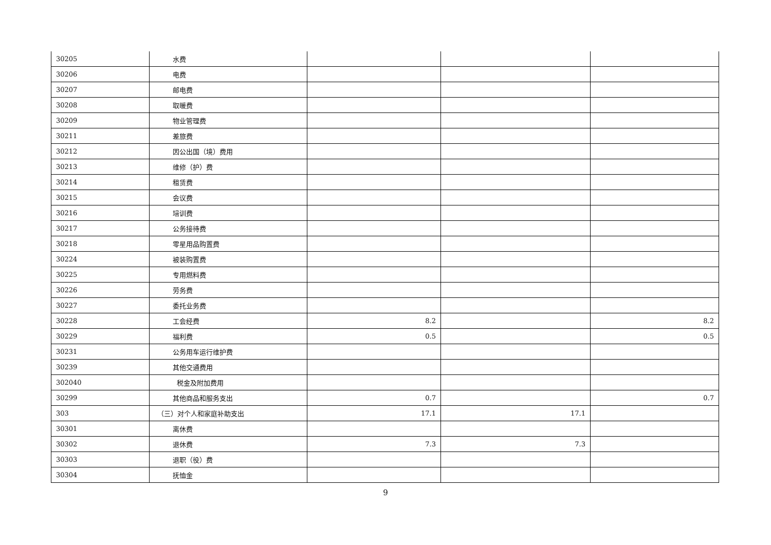| 30205 | 水费 | | | |
| 30206 | 电费 | | | |
| 30207 | 邮电费 | | | |
| 30208 | 取暖费 | | | |
| 30209 | 物业管理费 | | | |
| 30211 | 差旅费 | | | |
| 30212 | 因公出国（境）费用 | | | |
| 30213 | 维修（护）费 | | | |
| 30214 | 租赁费 | | | |
| 30215 | 会议费 | | | |
| 30216 | 培训费 | | | |
| 30217 | 公务接待费 | | | |
| 30218 | 零星用品购置费 | | | |
| 30224 | 被装购置费 | | | |
| 30225 | 专用燃料费 | | | |
| 30226 | 劳务费 | | | |
| 30227 | 委托业务费 | | | |
| 30228 | 工会经费 | 8.2 | | 8.2 |
| 30229 | 福利费 | 0.5 | | 0.5 |
| 30231 | 公务用车运行维护费 | | | |
| 30239 | 其他交通费用 | | | |
| 302040 | 税金及附加费用 | | | |
| 30299 | 其他商品和服务支出 | 0.7 | | 0.7 |
| 303 | （三）对个人和家庭补助支出 | 17.1 | 17.1 | |
| 30301 | 离休费 | | | |
| 30302 | 退休费 | 7.3 | 7.3 | |
| 30303 | 退职（役）费 | | | |
| 30304 | 抚恤金 | | | |
9